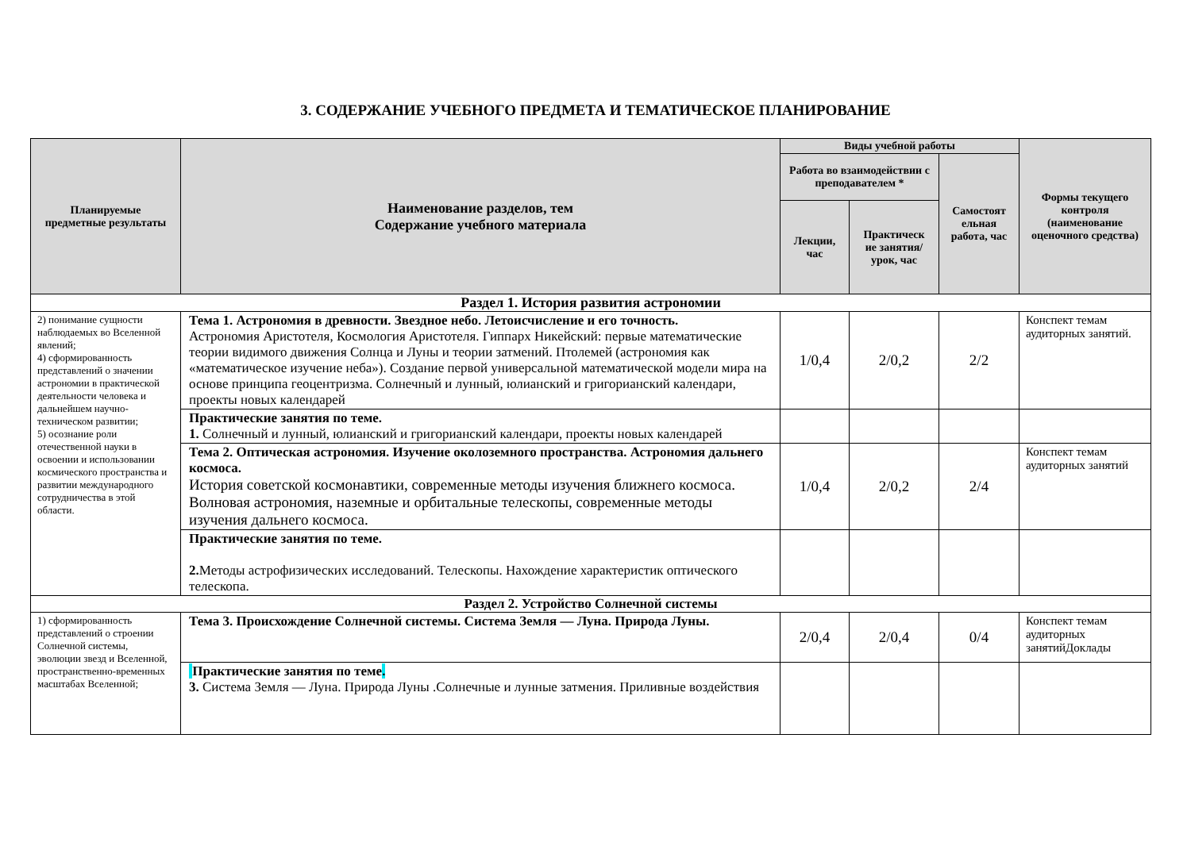3. СОДЕРЖАНИЕ УЧЕБНОГО ПРЕДМЕТА И ТЕМАТИЧЕСКОЕ ПЛАНИРОВАНИЕ
| Планируемые предметные результаты | Наименование разделов, тем Содержание учебного материала | Виды учебной работы | | | Формы текущего контроля (наименование оценочного средства) |
| --- | --- | --- | --- | --- | --- |
| | | Работа во взаимодействии с преподавателем * | | Самостоят ельная работа, час | |
| | | Лекции, час | Практическ ие занятия/ урок, час | | |
| Раздел 1. История развития астрономии | | | | | |
| 2) понимание сущности наблюдаемых во Вселенной явлений; 4) сформированность представлений о значении астрономии в практической деятельности человека и дальнейшем научно-техническом развитии; 5) осознание роли отечественной науки в освоении и использовании космического пространства и развитии международного сотрудничества в этой области. | Тема 1. Астрономия в древности. Звездное небо. Летоисчисление и его точность. Астрономия Аристотеля, Космология Аристотеля. Гиппарх Никейский: первые математические теории видимого движения Солнца и Луны и теории затмений. Птолемей (астрономия как «математическое изучение неба»). Создание первой универсальной математической модели мира на основе принципа геоцентризма. Солнечный и лунный, юлианский и григорианский календари, проекты новых календарей | 1/0,4 | 2/0,2 | 2/2 | Конспект темам аудиторных занятий. |
| | Практические занятия по теме. 1. Солнечный и лунный, юлианский и григорианский календари, проекты новых календарей | | | | |
| | Тема 2. Оптическая астрономия. Изучение околоземного пространства. Астрономия дальнего космоса. История советской космонавтики, современные методы изучения ближнего космоса. Волновая астрономия, наземные и орбитальные телескопы, современные методы изучения дальнего космоса. | 1/0,4 | 2/0,2 | 2/4 | Конспект темам аудиторных занятий |
| | Практические занятия по теме. 2. Методы астрофизических исследований. Телескопы. Нахождение характеристик оптического телескопа. | | | | |
| Раздел 2. Устройство Солнечной системы | | | | | |
| 1) сформированность представлений о строении Солнечной системы, эволюции звезд и Вселенной, пространственно-временных масштабах Вселенной; | Тема 3. Происхождение Солнечной системы. Система Земля — Луна. Природа Луны. | 2/0,4 | 2/0,4 | 0/4 | Конспект темам аудиторных занятийДоклады |
| | Практические занятия по теме . 3. Система Земля — Луна. Природа Луны .Солнечные и лунные затмения. Приливные воздействия | | | | |